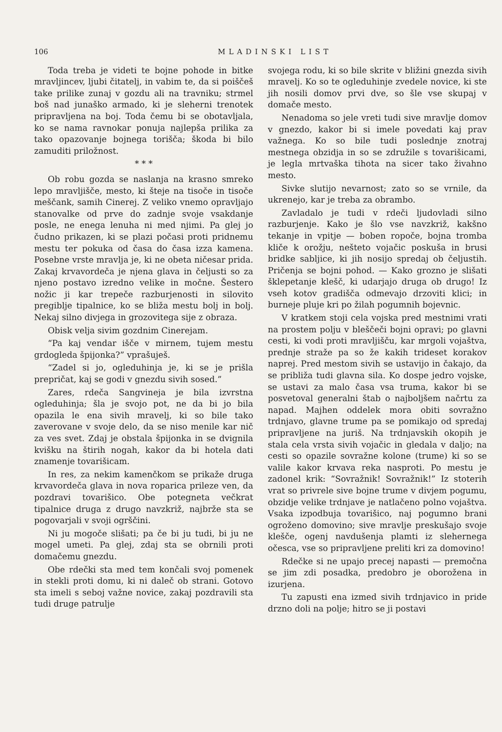106 MLADINSKI LIST
Toda treba je videti te bojne pohode in bitke mravljincev, ljubi čitatelj, in vabim te, da si poiščeš take prilike zunaj v gozdu ali na travniku; strmel boš nad junaško armado, ki je sleherni trenotek pripravljena na boj. Toda čemu bi se obotavljala, ko se nama ravnokar ponuja najlepša prilika za tako opazovanje bojnega torišča; škoda bi bilo zamuditi priložnost.
* * *
Ob robu gozda se naslanja na krasno smreko lepo mravljišče, mesto, ki šteje na tisoče in tisoče meščank, samih Cinerej. Z veliko vnemo opravljajo stanovalke od prve do zadnje svoje vsakdanje posle, ne enega lenuha ni med njimi. Pa glej jo čudno prikazen, ki se plazi počasi proti pridnemu mestu ter pokuka od časa do časa izza kamena. Posebne vrste mravlja je, ki ne obeta ničesar prida. Zakaj krvavordeča je njena glava in čeljusti so za njeno postavo izredno velike in močne. Šestero nožic ji kar trepeče razburjenosti in silovito pregiblje tipalnice, ko se bliža mestu bolj in bolj. Nekaj silno divjega in grozovitega sije z obraza.
Obisk velja sivim gozdnim Cinerejam.
“Pa kaj vendar išče v mirnem, tujem mestu grdogleda špijonka?” vprašuješ.
“Zadel si jo, ogleduhinja je, ki se je prišla prepričat, kaj se godi v gnezdu sivih sosed.”
Zares, rdeča Sangvineja je bila izvrstna ogleduhinja; šla je svojo pot, ne da bi jo bila opazila le ena sivih mravelj, ki so bile tako zaverovane v svoje delo, da se niso menile kar nič za ves svet. Zdaj je obstala špijonka in se dvignila kvišku na štirih nogah, kakor da bi hotela dati znamenje tovarišicam.
In res, za nekim kamenčkom se prikaže druga krvavordeča glava in nova roparica prileze ven, da pozdravi tovarišico. Obe potegneta večkrat tipalnice druga z drugo navzkriž, najbrže sta se pogovarjali v svoji ogrščini.
Ni ju mogoče slišati; pa če bi ju tudi, bi ju ne mogel umeti. Pa glej, zdaj sta se obrnili proti domačemu gnezdu.
Obe rdečki sta med tem končali svoj pomenek in stekli proti domu, ki ni daleč ob strani. Gotovo sta imeli s seboj važne novice, zakaj pozdravili sta tudi druge patrulje
svojega rodu, ki so bile skrite v bližini gnezda sivih mravelj. Ko so te ogleduhinje zvedele novice, ki ste jih nosili domov prvi dve, so šle vse skupaj v domače mesto.
Nenadoma so jele vreti tudi sive mravlje domov v gnezdo, kakor bi si imele povedati kaj prav važnega. Ko so bile tudi poslednje znotraj mestnega obzidja in so se združile s tovarišicami, je legla mrtvaška tihota na sicer tako živahno mesto.
Sivke slutijo nevarnost; zato so se vrnile, da ukrenejo, kar je treba za obrambo.
Zavladalo je tudi v rdeči ljudovladi silno razburjenje. Kako je šlo vse navzkriž, kakšno tekanje in vpitje — boben ropoče, bojna tromba kliče k orožju, nešteto vojačic poskuša in brusi bridke sabljice, ki jih nosijo spredaj ob čeljustih. Pričenja se bojni pohod. — Kako grozno je slišati šklepetanje klešč, ki udarjajo druga ob drugo! Iz vseh kotov gradišča odmevajo drzoviti klici; in burneje pluje kri po žilah pogumnih bojevnic.
V kratkem stoji cela vojska pred mestnimi vrati na prostem polju v bleščeči bojni opravi; po glavni cesti, ki vodi proti mravljišču, kar mrgoli vojaštva, prednje straže pa so že kakih trideset korakov naprej. Pred mestom sivih se ustavijo in čakajo, da se približa tudi glavna sila. Ko dospe jedro vojske, se ustavi za malo časa vsa truma, kakor bi se posvetoval generalni štab o najboljšem načrtu za napad. Majhen oddelek mora obiti sovražno trdnjavo, glavne trume pa se pomikajo od spredaj pripravljene na juriš. Na trdnjavskih okopih je stala cela vrsta sivih vojačic in gledala v daljo; na cesti so opazile sovražne kolone (trume) ki so se valile kakor krvava reka nasproti. Po mestu je zadonel krik: “Sovražnik! Sovražnik!” Iz stoterih vrat so privrele sive bojne trume v divjem pogumu, obzidje velike trdnjave je natlačeno polno vojaštva. Vsaka izpodbuja tovarišico, naj pogumno brani ogroženo domovino; sive mravlje preskušajo svoje klešče, ogenj navdušenja plamti iz slehernega očesca, vse so pripravljene preliti kri za domovino!
Rdečke si ne upajo precej napasti — premočna se jim zdi posadka, predobro je oborožena in izurjena.
Tu zapusti ena izmed sivih trdnjavico in pride drzno doli na polje; hitro se ji postavi